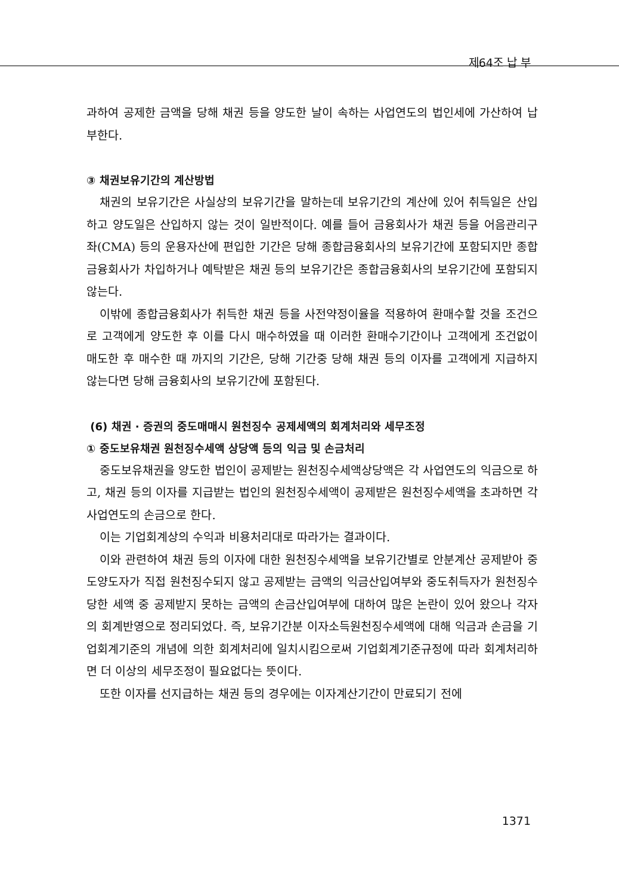제64조 납 부
과하여 공제한 금액을 당해 채권 등을 양도한 날이 속하는 사업연도의 법인세에 가산하여 납부한다.
③ 채권보유기간의 계산방법
채권의 보유기간은 사실상의 보유기간을 말하는데 보유기간의 계산에 있어 취득일은 산입하고 양도일은 산입하지 않는 것이 일반적이다. 예를 들어 금융회사가 채권 등을 어음관리구좌(CMA) 등의 운용자산에 편입한 기간은 당해 종합금융회사의 보유기간에 포함되지만 종합금융회사가 차입하거나 예탁받은 채권 등의 보유기간은 종합금융회사의 보유기간에 포함되지 않는다.
이밖에 종합금융회사가 취득한 채권 등을 사전약정이율을 적용하여 환매수할 것을 조건으로 고객에게 양도한 후 이를 다시 매수하였을 때 이러한 환매수기간이나 고객에게 조건없이 매도한 후 매수한 때 까지의 기간은, 당해 기간중 당해 채권 등의 이자를 고객에게 지급하지 않는다면 당해 금융회사의 보유기간에 포함된다.
(6) 채권 · 증권의 중도매매시 원천징수 공제세액의 회계처리와 세무조정
① 중도보유채권 원천징수세액 상당액 등의 익금 및 손금처리
중도보유채권을 양도한 법인이 공제받는 원천징수세액상당액은 각 사업연도의 익금으로 하고, 채권 등의 이자를 지급받는 법인의 원천징수세액이 공제받은 원천징수세액을 초과하면 각 사업연도의 손금으로 한다.
이는 기업회계상의 수익과 비용처리대로 따라가는 결과이다.
이와 관련하여 채권 등의 이자에 대한 원천징수세액을 보유기간별로 안분계산 공제받아 중도양도자가 직접 원천징수되지 않고 공제받는 금액의 익금산입여부와 중도취득자가 원천징수당한 세액 중 공제받지 못하는 금액의 손금산입여부에 대하여 많은 논란이 있어 왔으나 각자의 회계반영으로 정리되었다. 즉, 보유기간분 이자소득원천징수세액에 대해 익금과 손금을 기업회계기준의 개념에 의한 회계처리에 일치시킴으로써 기업회계기준규정에 따라 회계처리하면 더 이상의 세무조정이 필요없다는 뜻이다.
또한 이자를 선지급하는 채권 등의 경우에는 이자계산기간이 만료되기 전에
1371